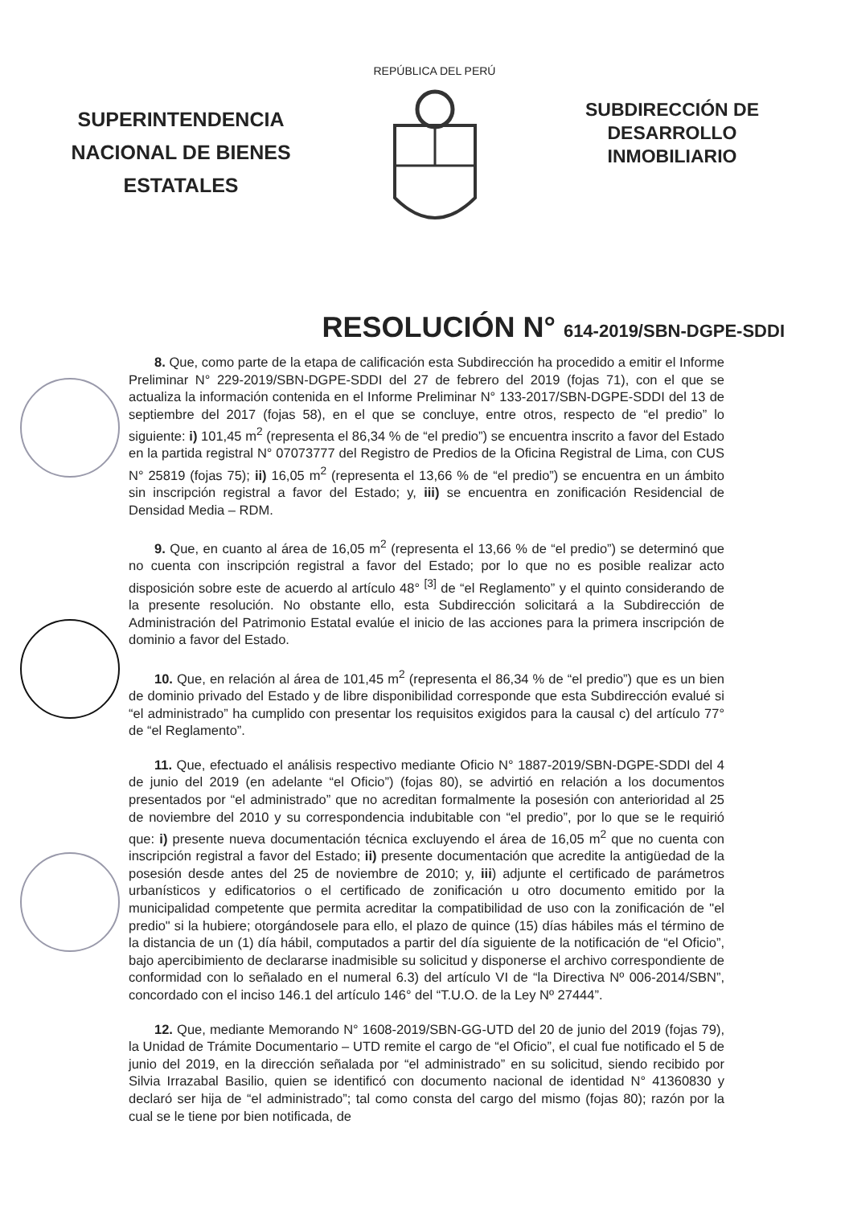SUPERINTENDENCIA NACIONAL DE BIENES ESTATALES
REPÚBLICA DEL PERÚ
SUBDIRECCIÓN DE DESARROLLO INMOBILIARIO
RESOLUCIÓN N° 614-2019/SBN-DGPE-SDDI
8. Que, como parte de la etapa de calificación esta Subdirección ha procedido a emitir el Informe Preliminar N° 229-2019/SBN-DGPE-SDDI del 27 de febrero del 2019 (fojas 71), con el que se actualiza la información contenida en el Informe Preliminar N° 133-2017/SBN-DGPE-SDDI del 13 de septiembre del 2017 (fojas 58), en el que se concluye, entre otros, respecto de “el predio” lo siguiente: i) 101,45 m<sup>2</sup> (representa el 86,34 % de “el predio”) se encuentra inscrito a favor del Estado en la partida registral N° 07073777 del Registro de Predios de la Oficina Registral de Lima, con CUS N° 25819 (fojas 75); ii) 16,05 m<sup>2</sup> (representa el 13,66 % de “el predio”) se encuentra en un ámbito sin inscripción registral a favor del Estado; y, iii) se encuentra en zonificación Residencial de Densidad Media – RDM.
9. Que, en cuanto al área de 16,05 m<sup>2</sup> (representa el 13,66 % de “el predio”) se determinó que no cuenta con inscripción registral a favor del Estado; por lo que no es posible realizar acto disposición sobre este de acuerdo al artículo 48° <sup>[3]</sup> de “el Reglamento” y el quinto considerando de la presente resolución. No obstante ello, esta Subdirección solicitará a la Subdirección de Administración del Patrimonio Estatal evalúe el inicio de las acciones para la primera inscripción de dominio a favor del Estado.
10. Que, en relación al área de 101,45 m<sup>2</sup> (representa el 86,34 % de “el predio”) que es un bien de dominio privado del Estado y de libre disponibilidad corresponde que esta Subdirección evalué si “el administrado” ha cumplido con presentar los requisitos exigidos para la causal c) del artículo 77° de “el Reglamento”.
11. Que, efectuado el análisis respectivo mediante Oficio N° 1887-2019/SBN-DGPE-SDDI del 4 de junio del 2019 (en adelante “el Oficio”) (fojas 80), se advirtió en relación a los documentos presentados por “el administrado” que no acreditan formalmente la posesión con anterioridad al 25 de noviembre del 2010 y su correspondencia indubitable con “el predio”, por lo que se le requirió que: i) presente nueva documentación técnica excluyendo el área de 16,05 m<sup>2</sup> que no cuenta con inscripción registral a favor del Estado; ii) presente documentación que acredite la antigüedad de la posesión desde antes del 25 de noviembre de 2010; y, iii) adjunte el certificado de parámetros urbanísticos y edificatorios o el certificado de zonificación u otro documento emitido por la municipalidad competente que permita acreditar la compatibilidad de uso con la zonificación de "el predio" si la hubiere; otorgándosele para ello, el plazo de quince (15) días hábiles más el término de la distancia de un (1) día hábil, computados a partir del día siguiente de la notificación de “el Oficio”, bajo apercibimiento de declararse inadmisible su solicitud y disponerse el archivo correspondiente de conformidad con lo señalado en el numeral 6.3) del artículo VI de “la Directiva Nº 006-2014/SBN”, concordado con el inciso 146.1 del artículo 146° del “T.U.O. de la Ley Nº 27444”.
12. Que, mediante Memorando N° 1608-2019/SBN-GG-UTD del 20 de junio del 2019 (fojas 79), la Unidad de Trámite Documentario – UTD remite el cargo de “el Oficio”, el cual fue notificado el 5 de junio del 2019, en la dirección señalada por “el administrado” en su solicitud, siendo recibido por Silvia Irrazabal Basilio, quien se identificó con documento nacional de identidad N° 41360830 y declaró ser hija de “el administrado”; tal como consta del cargo del mismo (fojas 80); razón por la cual se le tiene por bien notificada, de